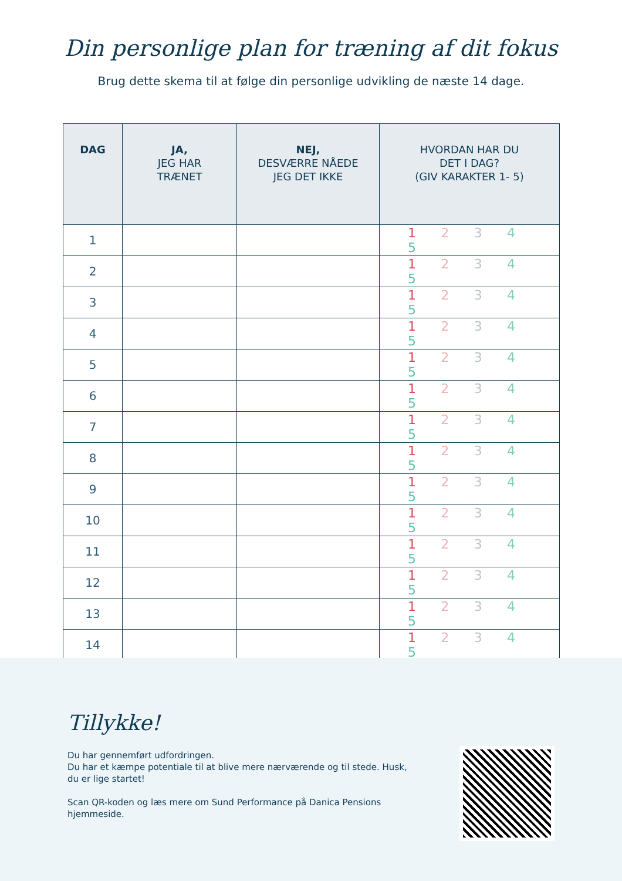Din personlige plan for træning af dit fokus
Brug dette skema til at følge din personlige udvikling de næste 14 dage.
| DAG | JA, JEG HAR TRÆNET | NEJ, DESVÆRRE NÅEDE JEG DET IKKE | HVORDAN HAR DU DET I DAG? (GIV KARAKTER 1- 5) |
| --- | --- | --- | --- |
| 1 | | | 1 2 3 4 5 |
| 2 | | | 1 2 3 4 5 |
| 3 | | | 1 2 3 4 5 |
| 4 | | | 1 2 3 4 5 |
| 5 | | | 1 2 3 4 5 |
| 6 | | | 1 2 3 4 5 |
| 7 | | | 1 2 3 4 5 |
| 8 | | | 1 2 3 4 5 |
| 9 | | | 1 2 3 4 5 |
| 10 | | | 1 2 3 4 5 |
| 11 | | | 1 2 3 4 5 |
| 12 | | | 1 2 3 4 5 |
| 13 | | | 1 2 3 4 5 |
| 14 | | | 1 2 3 4 5 |
Tillykke!
Du har gennemført udfordringen.
Du har et kæmpe potentiale til at blive mere nærværende og til stede. Husk, du er lige startet!
Scan QR-koden og læs mere om Sund Performance på Danica Pensions hjemmeside.